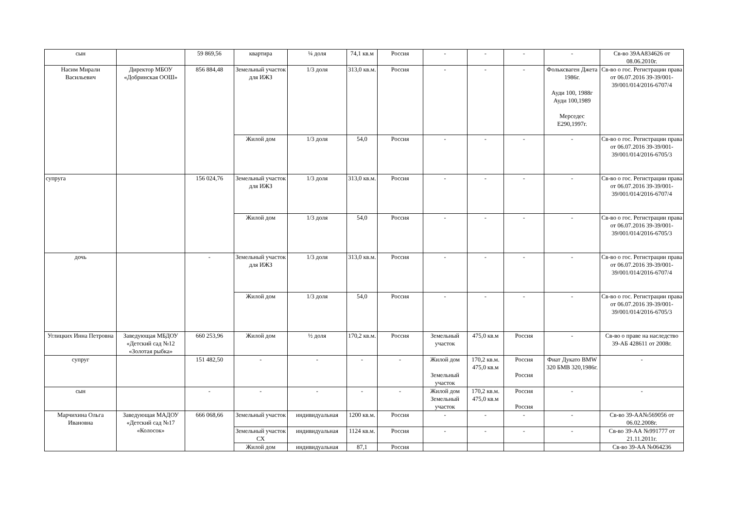| сын | | 59 869,56 | квартира | ¼ доля | 74,1 кв.м | Россия | - | - | - | - | Св-во 39АА834626 от 08.06.2010г. |
| Насим Мирали Васильевич | Директор МБОУ «Добринская ООШ» | 856 884,48 | Земельный участок для ИЖЗ | 1/3 доля | 313,0 кв.м. | Россия | - | - | - | Фольксваген Джета 1986г. Ауди 100, 1988г Ауди 100,1989 Мерседес Е290,1997г. | Св-во о гос. Регистрации права от 06.07.2016 39-39/001-39/001/014/2016-6707/4 |
| | | | Жилой дом | 1/3 доля | 54,0 | Россия | - | - | - | - | Св-во о гос. Регистрации права от 06.07.2016 39-39/001-39/001/014/2016-6705/3 |
| супруга | | 156 024,76 | Земельный участок для ИЖЗ | 1/3 доля | 313,0 кв.м. | Россия | - | - | - | - | Св-во о гос. Регистрации права от 06.07.2016 39-39/001-39/001/014/2016-6707/4 |
| | | | Жилой дом | 1/3 доля | 54,0 | Россия | - | - | - | - | Св-во о гос. Регистрации права от 06.07.2016 39-39/001-39/001/014/2016-6705/3 |
| дочь | | - | Земельный участок для ИЖЗ | 1/3 доля | 313,0 кв.м. | Россия | - | - | - | - | Св-во о гос. Регистрации права от 06.07.2016 39-39/001-39/001/014/2016-6707/4 |
| | | | Жилой дом | 1/3 доля | 54,0 | Россия | - | - | - | - | Св-во о гос. Регистрации права от 06.07.2016 39-39/001-39/001/014/2016-6705/3 |
| Углицких Инна Петровна | Заведующая МБДОУ «Детский сад №12 «Золотая рыбка» | 660 253,96 | Жилой дом | ½ доля | 170,2 кв.м. | Россия | Земельный участок | 475,0 кв.м | Россия | - | Св-во о праве на наследство 39-АБ 428611 от 2008г. |
| супруг | | 151 482,50 | - | - | - | - | Жилой дом Земельный участок | 170,2 кв.м. 475,0 кв.м | Россия Россия | Фиат Дукато BMW 320 БМВ 320,1986г. | - |
| сын | | - | - | - | - | - | Жилой дом Земельный участок | 170,2 кв.м. 475,0 кв.м | Россия Россия | - | - |
| Марчихина Ольга Ивановна | Заведующая МАДОУ «Детский сад №17 «Колосок» | 666 068,66 | Земельный участок | индивидуальная | 1200 кв.м. | Россия | - | - | - | - | Св-во 39-АА№569056 от 06.02.2008г. |
| | | | Земельный участок СХ | индивидуальная | 1124 кв.м. | Россия | - | - | - | - | Св-во 39-АА №991777 от 21.11.2011г. |
| | | | Жилой дом | индивидуальная | 87,1 | Россия | | | | | Св-во 39-АА №064236 |